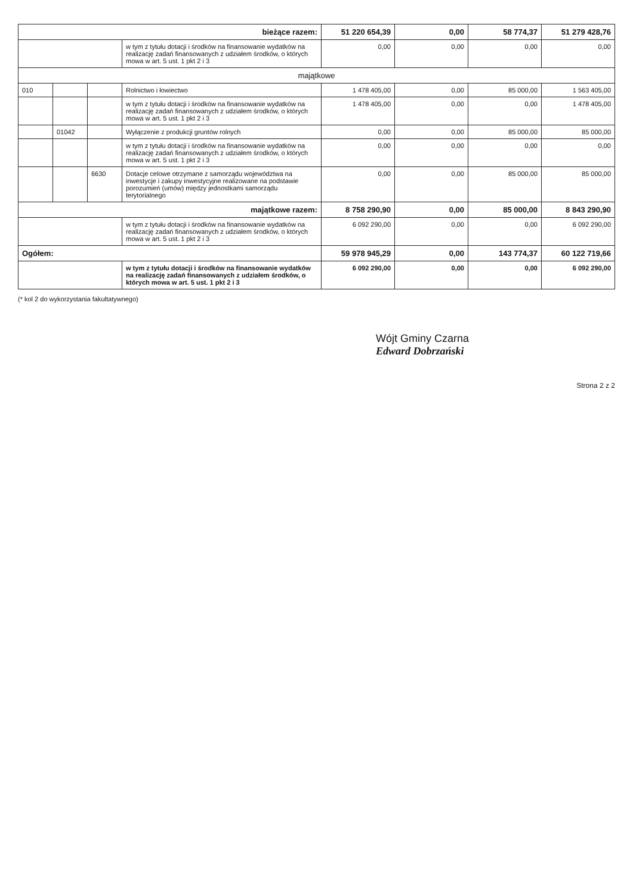| bieżące razem: | | | | 51 220 654,39 | 0,00 | 58 774,37 | 51 279 428,76 |
| | | | w tym z tytułu dotacji i środków na finansowanie wydatków na realizację zadań finansowanych z udziałem środków, o których mowa w art. 5 ust. 1 pkt 2 i 3 | 0,00 | 0,00 | 0,00 | 0,00 |
| majątkowe | | | | | | | |
| 010 | | | Rolnictwo i łowiectwo | 1 478 405,00 | 0,00 | 85 000,00 | 1 563 405,00 |
| | | | w tym z tytułu dotacji i środków na finansowanie wydatków na realizację zadań finansowanych z udziałem środków, o których mowa w art. 5 ust. 1 pkt 2 i 3 | 1 478 405,00 | 0,00 | 0,00 | 1 478 405,00 |
| | 01042 | | Wyłączenie z produkcji gruntów rolnych | 0,00 | 0,00 | 85 000,00 | 85 000,00 |
| | | | w tym z tytułu dotacji i środków na finansowanie wydatków na realizację zadań finansowanych z udziałem środków, o których mowa w art. 5 ust. 1 pkt 2 i 3 | 0,00 | 0,00 | 0,00 | 0,00 |
| | | 6630 | Dotacje celowe otrzymane z samorządu województwa na inwestycje i zakupy inwestycyjne realizowane na podstawie porozumień (umów) między jednostkami samorządu terytorialnego | 0,00 | 0,00 | 85 000,00 | 85 000,00 |
| majątkowe razem: | | | | 8 758 290,90 | 0,00 | 85 000,00 | 8 843 290,90 |
| | | | w tym z tytułu dotacji i środków na finansowanie wydatków na realizację zadań finansowanych z udziałem środków, o których mowa w art. 5 ust. 1 pkt 2 i 3 | 6 092 290,00 | 0,00 | 0,00 | 6 092 290,00 |
| Ogółem: | | | | 59 978 945,29 | 0,00 | 143 774,37 | 60 122 719,66 |
| | | | w tym z tytułu dotacji i środków na finansowanie wydatków na realizację zadań finansowanych z udziałem środków, o których mowa w art. 5 ust. 1 pkt 2 i 3 | 6 092 290,00 | 0,00 | 0,00 | 6 092 290,00 |
(* kol 2 do wykorzystania fakultatywnego)
Wójt Gminy Czarna
Edward Dobrzański
Strona 2 z 2